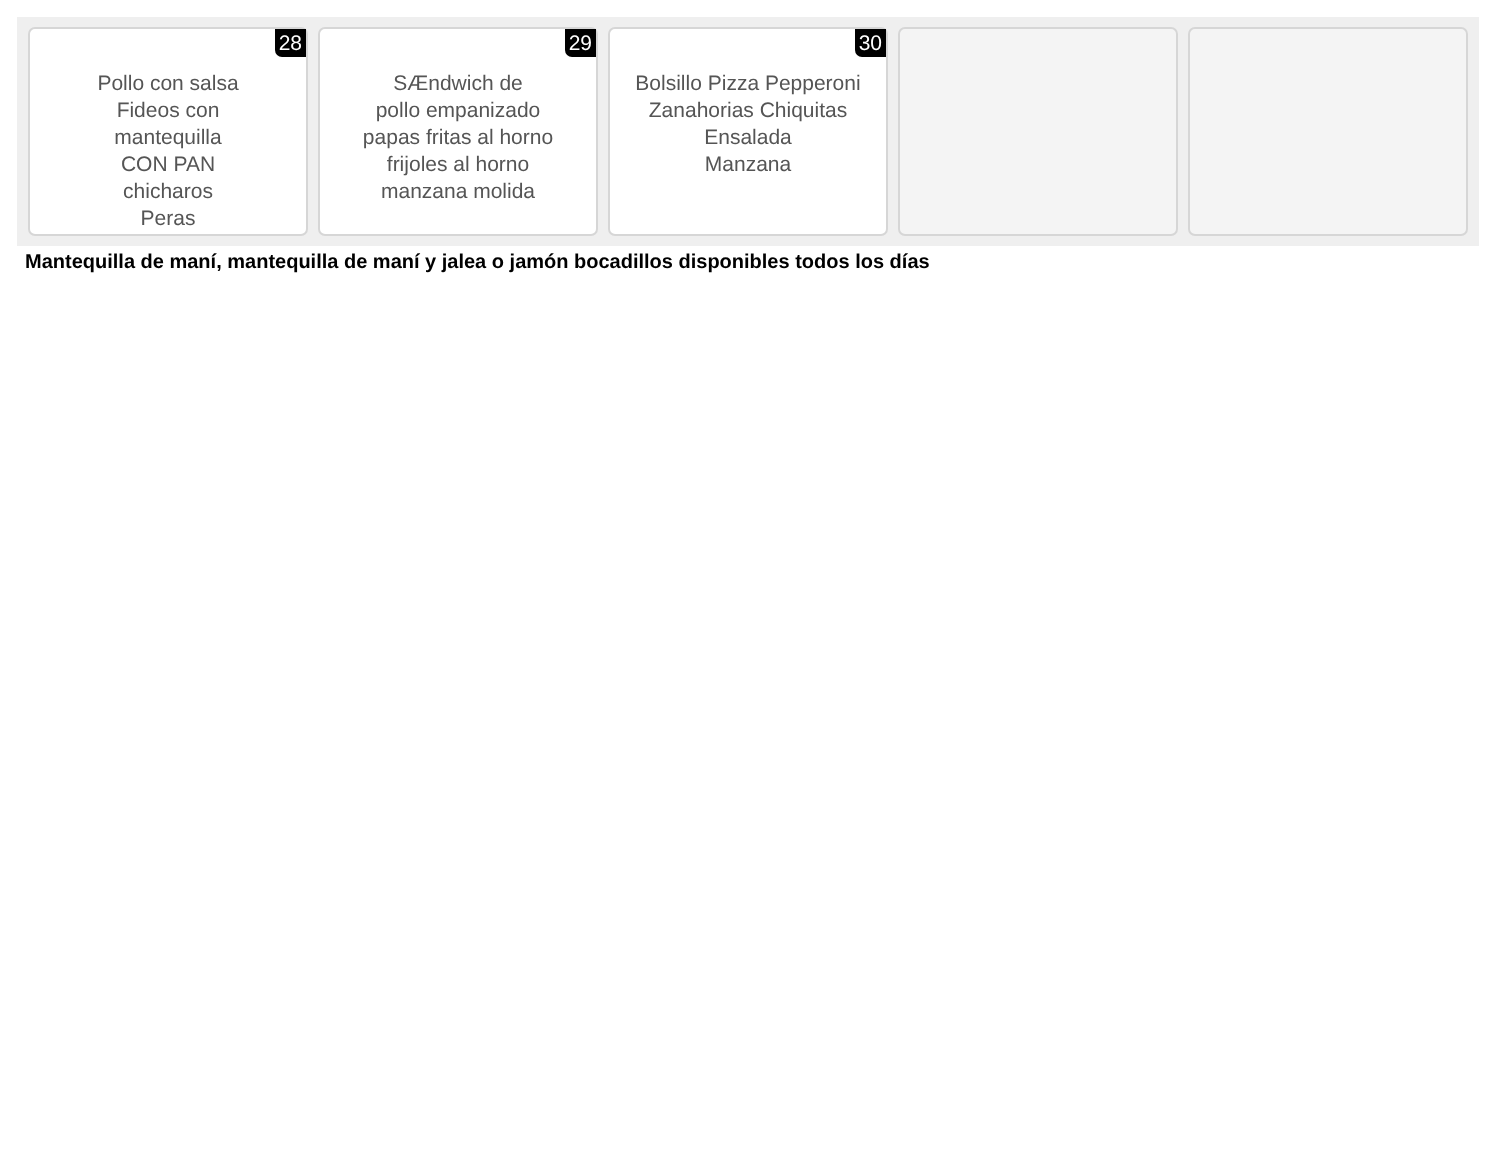28
Pollo con salsa
Fideos con
mantequilla
CON PAN
chicharos
Peras
29
SÆndwich de
pollo empanizado
papas fritas al horno
frijoles al horno
manzana molida
30
Bolsillo Pizza Pepperoni
Zanahorias Chiquitas
Ensalada
Manzana
Mantequilla de maní, mantequilla de maní y jalea o jamón bocadillos disponibles todos los días